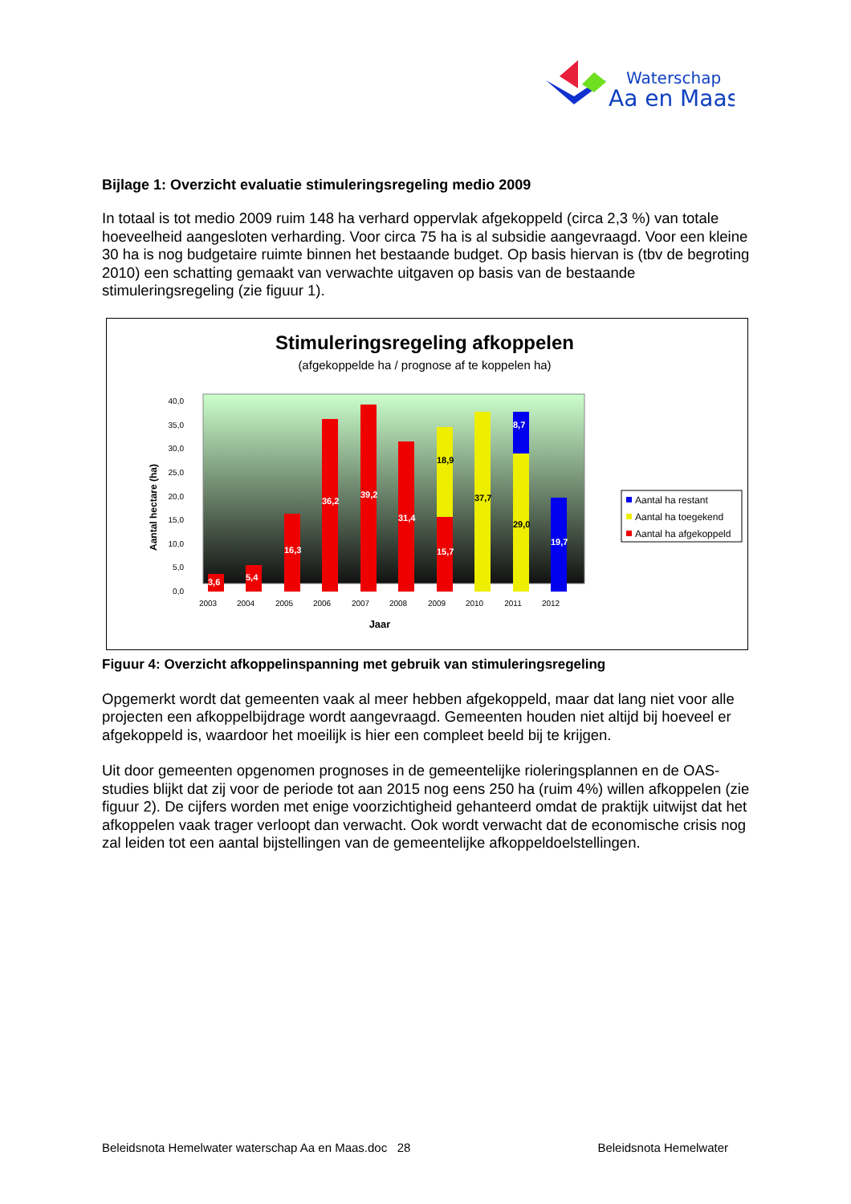Waterschap
Aa en Maas
Bijlage 1: Overzicht evaluatie stimuleringsregeling medio 2009
In totaal is tot medio 2009 ruim 148 ha verhard oppervlak afgekoppeld (circa 2,3 %) van totale hoeveelheid aangesloten verharding. Voor circa 75 ha is al subsidie aangevraagd. Voor een kleine 30 ha is nog budgetaire ruimte binnen het bestaande budget. Op basis hiervan is (tbv de begroting 2010) een schatting gemaakt van verwachte uitgaven op basis van de bestaande stimuleringsregeling (zie figuur 1).
Stimuleringsregeling afkoppelen
(afgekoppelde ha / prognose af te koppelen ha)
40,0
35,0
30,0
25,0
20,0
15,0
10,0
5,0
0,0
Aantal hectare (ha)
3,6
5,4
16,3
36,2
39,2
31,4
18,9
15,7
37,7
8,7
29,0
19,7
2003
2004
2005
2006
2007
2008
2009
2010
2011
2012
Jaar
Aantal ha restant
Aantal ha toegekend
Aantal ha afgekoppeld
Figuur 4: Overzicht afkoppelinspanning met gebruik van stimuleringsregeling
Opgemerkt wordt dat gemeenten vaak al meer hebben afgekoppeld, maar dat lang niet voor alle projecten een afkoppelbijdrage wordt aangevraagd. Gemeenten houden niet altijd bij hoeveel er afgekoppeld is, waardoor het moeilijk is hier een compleet beeld bij te krijgen.
Uit door gemeenten opgenomen prognoses in de gemeentelijke rioleringsplannen en de OAS-studies blijkt dat zij voor de periode tot aan 2015 nog eens 250 ha (ruim 4%) willen afkoppelen (zie figuur 2). De cijfers worden met enige voorzichtigheid gehanteerd omdat de praktijk uitwijst dat het afkoppelen vaak trager verloopt dan verwacht. Ook wordt verwacht dat de economische crisis nog zal leiden tot een aantal bijstellingen van de gemeentelijke afkoppeldoelstellingen.
Beleidsnota Hemelwater waterschap Aa en Maas.doc 28 Beleidsnota Hemelwater